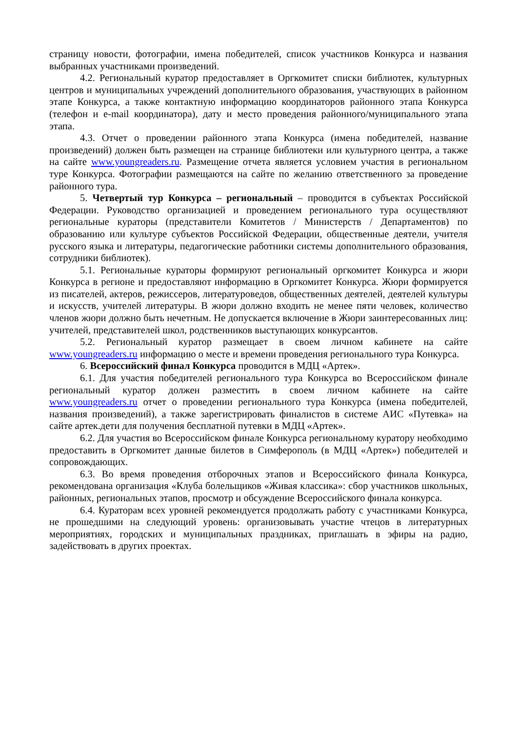страницу новости, фотографии, имена победителей, список участников Конкурса и названия выбранных участниками произведений.
4.2. Региональный куратор предоставляет в Оргкомитет списки библиотек, культурных центров и муниципальных учреждений дополнительного образования, участвующих в районном этапе Конкурса, а также контактную информацию координаторов районного этапа Конкурса (телефон и e-mail координатора), дату и место проведения районного/муниципального этапа этапа.
4.3. Отчет о проведении районного этапа Конкурса (имена победителей, название произведений) должен быть размещен на странице библиотеки или культурного центра, а также на сайте www.youngreaders.ru. Размещение отчета является условием участия в региональном туре Конкурса. Фотографии размещаются на сайте по желанию ответственного за проведение районного тура.
5. Четвертый тур Конкурса – региональный – проводится в субъектах Российской Федерации. Руководство организацией и проведением регионального тура осуществляют региональные кураторы (представители Комитетов / Министерств / Департаментов) по образованию или культуре субъектов Российской Федерации, общественные деятели, учителя русского языка и литературы, педагогические работники системы дополнительного образования, сотрудники библиотек).
5.1. Региональные кураторы формируют региональный оргкомитет Конкурса и жюри Конкурса в регионе и предоставляют информацию в Оргкомитет Конкурса. Жюри формируется из писателей, актеров, режиссеров, литературоведов, общественных деятелей, деятелей культуры и искусств, учителей литературы. В жюри должно входить не менее пяти человек, количество членов жюри должно быть нечетным. Не допускается включение в Жюри заинтересованных лиц: учителей, представителей школ, родственников выступающих конкурсантов.
5.2. Региональный куратор размещает в своем личном кабинете на сайте www.youngreaders.ru информацию о месте и времени проведения регионального тура Конкурса.
6. Всероссийский финал Конкурса проводится в МДЦ «Артек».
6.1. Для участия победителей регионального тура Конкурса во Всероссийском финале региональный куратор должен разместить в своем личном кабинете на сайте www.youngreaders.ru отчет о проведении регионального тура Конкурса (имена победителей, названия произведений), а также зарегистрировать финалистов в системе АИС «Путевка» на сайте артек.дети для получения бесплатной путевки в МДЦ «Артек».
6.2. Для участия во Всероссийском финале Конкурса региональному куратору необходимо предоставить в Оргкомитет данные билетов в Симферополь (в МДЦ «Артек») победителей и сопровождающих.
6.3. Во время проведения отборочных этапов и Всероссийского финала Конкурса, рекомендована организация «Клуба болельщиков «Живая классика»: сбор участников школьных, районных, региональных этапов, просмотр и обсуждение Всероссийского финала конкурса.
6.4. Кураторам всех уровней рекомендуется продолжать работу с участниками Конкурса, не прошедшими на следующий уровень: организовывать участие чтецов в литературных мероприятиях, городских и муниципальных праздниках, приглашать в эфиры на радио, задействовать в других проектах.